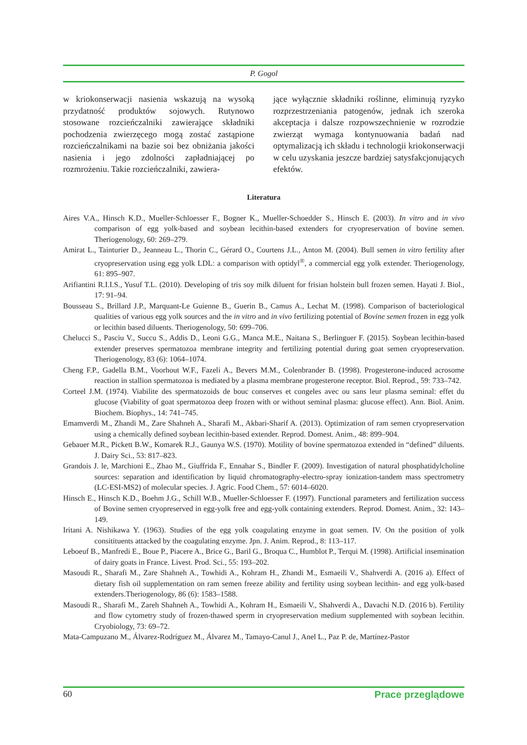P. Gogol
w kriokonserwacji nasienia wskazują na wysoką przydatność produktów sojowych. Rutynowo stosowane rozcieńczalniki zawierające składniki pochodzenia zwierzęcego mogą zostać zastąpione rozcieńczalnikami na bazie soi bez obniżania jakości nasienia i jego zdolności zapładniającej po rozmrożeniu. Takie rozcieńczalniki, zawiera-
jące wyłącznie składniki roślinne, eliminują ryzyko rozprzestrzeniania patogenów, jednak ich szeroka akceptacja i dalsze rozpowszechnienie w rozrodzie zwierząt wymaga kontynuowania badań nad optymalizacją ich składu i technologii kriokonserwacji w celu uzyskania jeszcze bardziej satysfakcjonujących efektów.
Literatura
Aires V.A., Hinsch K.D., Mueller-Schloesser F., Bogner K., Mueller-Schoedder S., Hinsch E. (2003). In vitro and in vivo comparison of egg yolk-based and soybean lecithin-based extenders for cryopreservation of bovine semen. Theriogenology, 60: 269–279.
Amirat L., Tainturier D., Jeanneau L., Thorin C., Gérard O., Courtens J.L., Anton M. (2004). Bull semen in vitro fertility after cryopreservation using egg yolk LDL: a comparison with optidyl<sup>®</sup>, a commercial egg yolk extender. Theriogenology, 61: 895–907.
Arifiantini R.I.I.S., Yusuf T.L. (2010). Developing of tris soy milk diluent for frisian holstein bull frozen semen. Hayati J. Biol., 17: 91–94.
Bousseau S., Brillard J.P., Marquant-Le Guienne B., Guerin B., Camus A., Lechat M. (1998). Comparison of bacteriological qualities of various egg yolk sources and the in vitro and in vivo fertilizing potential of Bovine semen frozen in egg yolk or lecithin based diluents. Theriogenology, 50: 699–706.
Chelucci S., Pasciu V., Succu S., Addis D., Leoni G.G., Manca M.E., Naitana S., Berlinguer F. (2015). Soybean lecithin-based extender preserves spermatozoa membrane integrity and fertilizing potential during goat semen cryopreservation. Theriogenology, 83 (6): 1064–1074.
Cheng F.P., Gadella B.M., Voorhout W.F., Fazeli A., Bevers M.M., Colenbrander B. (1998). Progesterone-induced acrosome reaction in stallion spermatozoa is mediated by a plasma membrane progesterone receptor. Biol. Reprod., 59: 733–742.
Corteel J.M. (1974). Viabilite des spermatozoids de bouc conserves et congeles avec ou sans leur plasma seminal: effet du glucose (Viability of goat spermatozoa deep frozen with or without seminal plasma: glucose effect). Ann. Biol. Anim. Biochem. Biophys., 14: 741–745.
Emamverdi M., Zhandi M., Zare Shahneh A., Sharafi M., Akbari-Sharif A. (2013). Optimization of ram semen cryopreservation using a chemically defined soybean lecithin-based extender. Reprod. Domest. Anim., 48: 899–904.
Gebauer M.R., Pickett B.W., Komarek R.J., Gaunya W.S. (1970). Motility of bovine spermatozoa extended in “defined” diluents. J. Dairy Sci., 53: 817–823.
Grandois J. le, Marchioni E., Zhao M., Giuffrida F., Ennahar S., Bindler F. (2009). Investigation of natural phosphatidylcholine sources: separation and identification by liquid chromatography-electro-spray ionization-tandem mass spectrometry (LC-ESI-MS2) of molecular species. J. Agric. Food Chem., 57: 6014–6020.
Hinsch E., Hinsch K.D., Boehm J.G., Schill W.B., Mueller-Schloesser F. (1997). Functional parameters and fertilization success of Bovine semen cryopreserved in egg-yolk free and egg-yolk containing extenders. Reprod. Domest. Anim., 32: 143–149.
Iritani A. Nishikawa Y. (1963). Studies of the egg yolk coagulating enzyme in goat semen. IV. On the position of yolk consitituents attacked by the coagulating enzyme. Jpn. J. Anim. Reprod., 8: 113–117.
Leboeuf B., Manfredi E., Boue P., Piacere A., Brice G., Baril G., Broqua C., Humblot P., Terqui M. (1998). Artificial insemination of dairy goats in France. Livest. Prod. Sci., 55: 193–202.
Masoudi R., Sharafi M., Zare Shahneh A., Towhidi A., Kohram H., Zhandi M., Esmaeili V., Shahverdi A. (2016 a). Effect of dietary fish oil supplementation on ram semen freeze ability and fertility using soybean lecithin- and egg yolk-based extenders.Theriogenology, 86 (6): 1583–1588.
Masoudi R., Sharafi M., Zareh Shahneh A., Towhidi A., Kohram H., Esmaeili V., Shahverdi A., Davachi N.D. (2016 b). Fertility and flow cytometry study of frozen-thawed sperm in cryopreservation medium supplemented with soybean lecithin. Cryobiology, 73: 69–72.
Mata-Campuzano M., Álvarez-Rodríguez M., Álvarez M., Tamayo-Canul J., Anel L., Paz P. de, Martínez-Pastor
60 Prace przeglądowe